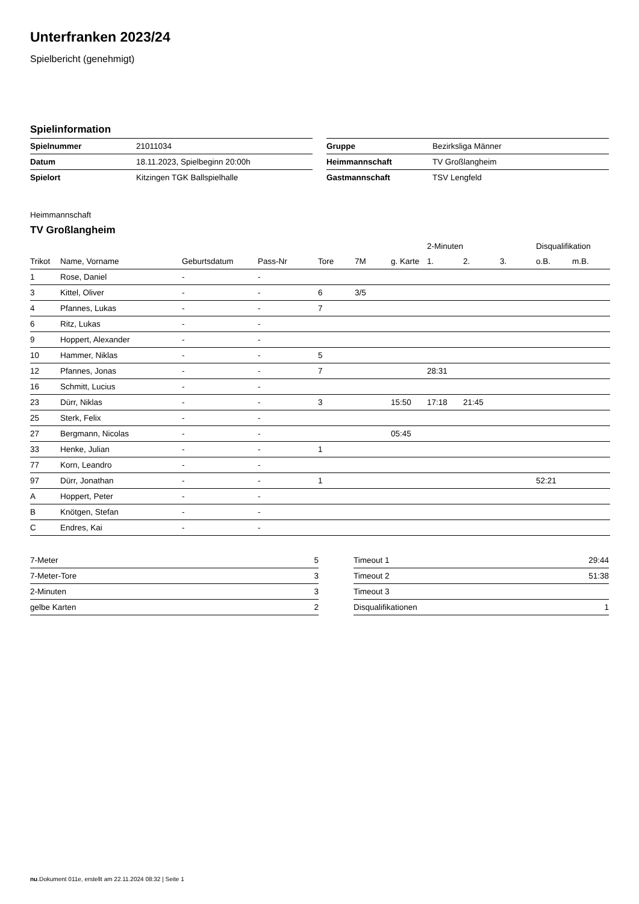Unterfranken 2023/24
Spielbericht (genehmigt)
Spielinformation
| Spielnummer | 21011034 |
| Datum | 18.11.2023, Spielbeginn 20:00h |
| Spielort | Kitzingen TGK Ballspielhalle |
| Gruppe | Bezirksliga Männer |
| Heimmannschaft | TV Großlangheim |
| Gastmannschaft | TSV Lengfeld |
Heimmannschaft
TV Großlangheim
| | | | | | | | 2-Minuten | | | Disqualifikation | |
| Trikot | Name, Vorname | Geburtsdatum | Pass-Nr | Tore | 7M | g. Karte | 1. | 2. | 3. | o.B. | m.B. |
| 1 | Rose, Daniel | - | - | | | | | | | | |
| 3 | Kittel, Oliver | - | - | 6 | 3/5 | | | | | | |
| 4 | Pfannes, Lukas | - | - | 7 | | | | | | | |
| 6 | Ritz, Lukas | - | - | | | | | | | | |
| 9 | Hoppert, Alexander | - | - | | | | | | | | |
| 10 | Hammer, Niklas | - | - | 5 | | | | | | | |
| 12 | Pfannes, Jonas | - | - | 7 | | | 28:31 | | | | |
| 16 | Schmitt, Lucius | - | - | | | | | | | | |
| 23 | Dürr, Niklas | - | - | 3 | | 15:50 | 17:18 | 21:45 | | | |
| 25 | Sterk, Felix | - | - | | | | | | | | |
| 27 | Bergmann, Nicolas | - | - | | | 05:45 | | | | | |
| 33 | Henke, Julian | - | - | 1 | | | | | | | |
| 77 | Korn, Leandro | - | - | | | | | | | | |
| 97 | Dürr, Jonathan | - | - | 1 | | | | | | 52:21 | |
| A | Hoppert, Peter | - | - | | | | | | | | |
| B | Knötgen, Stefan | - | - | | | | | | | | |
| C | Endres, Kai | - | - | | | | | | | | |
| 7-Meter | 5 |
| 7-Meter-Tore | 3 |
| 2-Minuten | 3 |
| gelbe Karten | 2 |
| Timeout 1 | 29:44 |
| Timeout 2 | 51:38 |
| Timeout 3 | |
| Disqualifikationen | 1 |
nu.Dokument 011e, erstellt am 22.11.2024 08:32 | Seite 1